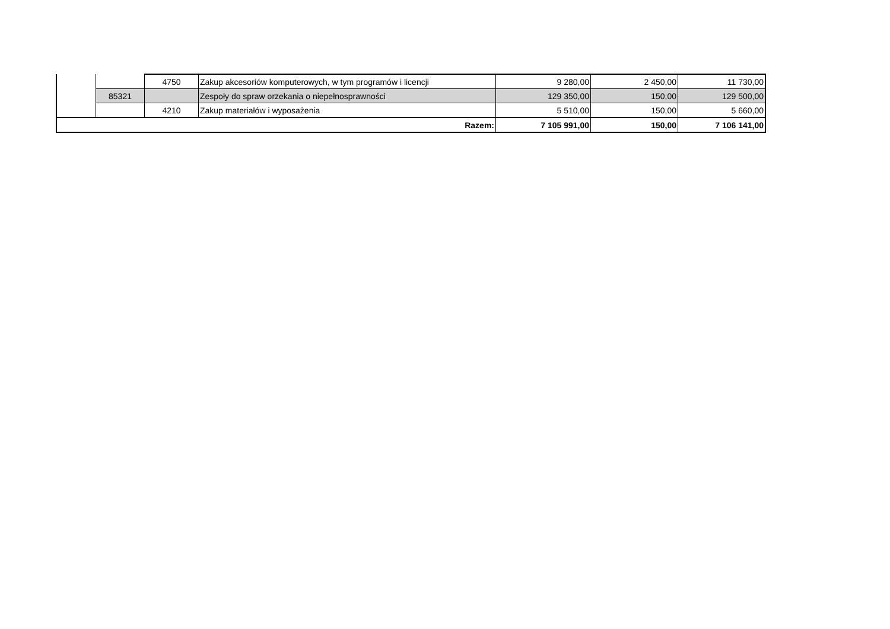| | | 4750 | Zakup akcesoriów komputerowych, w tym programów i licencji | 9 280,00 | 2 450,00 | 11 730,00 |
| | 85321 | | Zespoły do spraw orzekania o niepełnosprawności | 129 350,00 | 150,00 | 129 500,00 |
| | | 4210 | Zakup materiałów i wyposażenia | 5 510,00 | 150,00 | 5 660,00 |
| Razem: | | | | 7 105 991,00 | 150,00 | 7 106 141,00 |